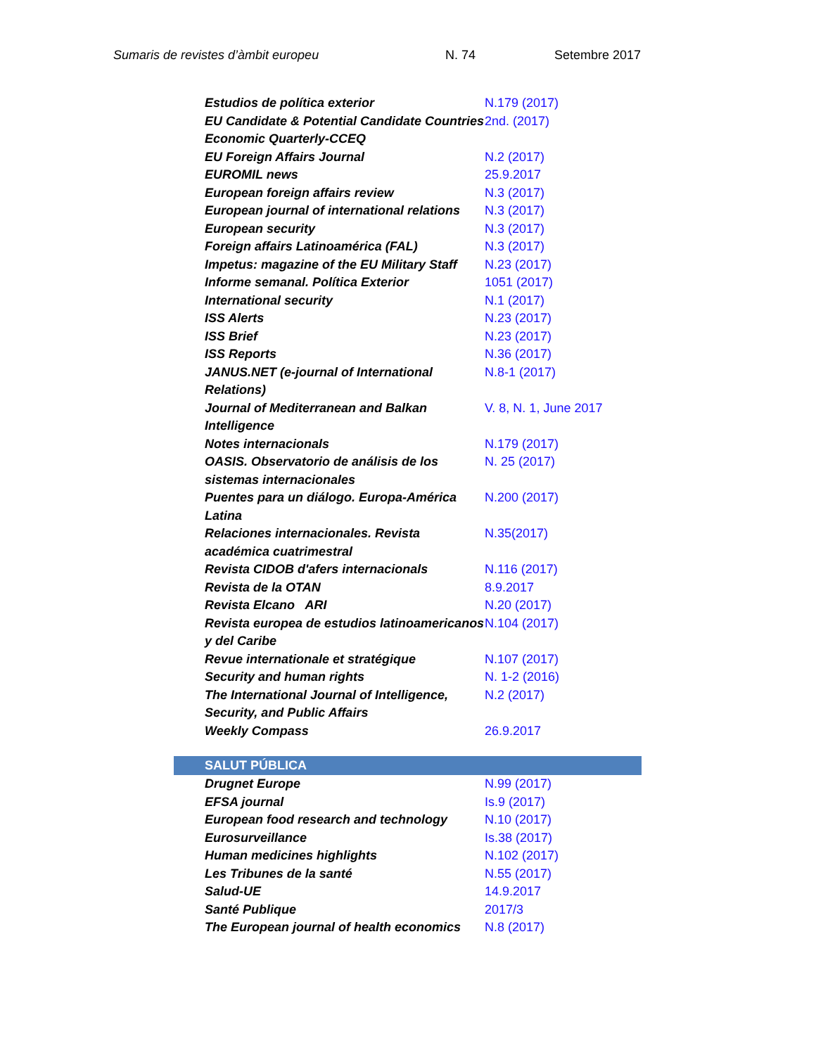Sumaris de revistes d’àmbit europeu N. 74 Setembre 2017
| Estudios de política exterior | N.179 (2017) |
| EU Candidate & Potential Candidate Countries Economic Quarterly-CCEQ | 2nd. (2017) |
| EU Foreign Affairs Journal | N.2 (2017) |
| EUROMIL news | 25.9.2017 |
| European foreign affairs review | N.3 (2017) |
| European journal of international relations | N.3 (2017) |
| European security | N.3 (2017) |
| Foreign affairs Latinoamérica (FAL) | N.3 (2017) |
| Impetus: magazine of the EU Military Staff | N.23 (2017) |
| Informe semanal. Política Exterior | 1051 (2017) |
| International security | N.1 (2017) |
| ISS Alerts | N.23 (2017) |
| ISS Brief | N.23 (2017) |
| ISS Reports | N.36 (2017) |
| JANUS.NET (e-journal of International Relations) | N.8-1 (2017) |
| Journal of Mediterranean and Balkan Intelligence | V. 8, N. 1, June 2017 |
| Notes internacionals | N.179 (2017) |
| OASIS. Observatorio de análisis de los sistemas internacionales | N. 25 (2017) |
| Puentes para un diálogo. Europa-América Latina | N.200 (2017) |
| Relaciones internacionales. Revista académica cuatrimestral | N.35(2017) |
| Revista CIDOB d'afers internacionals | N.116 (2017) |
| Revista de la OTAN | 8.9.2017 |
| Revista Elcano ARI | N.20 (2017) |
| Revista europea de estudios latinoamericanos y del Caribe | N.104 (2017) |
| Revue internationale et stratégique | N.107 (2017) |
| Security and human rights | N. 1-2 (2016) |
| The International Journal of Intelligence, Security, and Public Affairs | N.2 (2017) |
| Weekly Compass | 26.9.2017 |
| SALUT PÚBLICA | |
| --- | --- |
| Drugnet Europe | N.99 (2017) |
| EFSA journal | Is.9 (2017) |
| European food research and technology | N.10 (2017) |
| Eurosurveillance | Is.38 (2017) |
| Human medicines highlights | N.102 (2017) |
| Les Tribunes de la santé | N.55 (2017) |
| Salud-UE | 14.9.2017 |
| Santé Publique | 2017/3 |
| The European journal of health economics | N.8 (2017) |